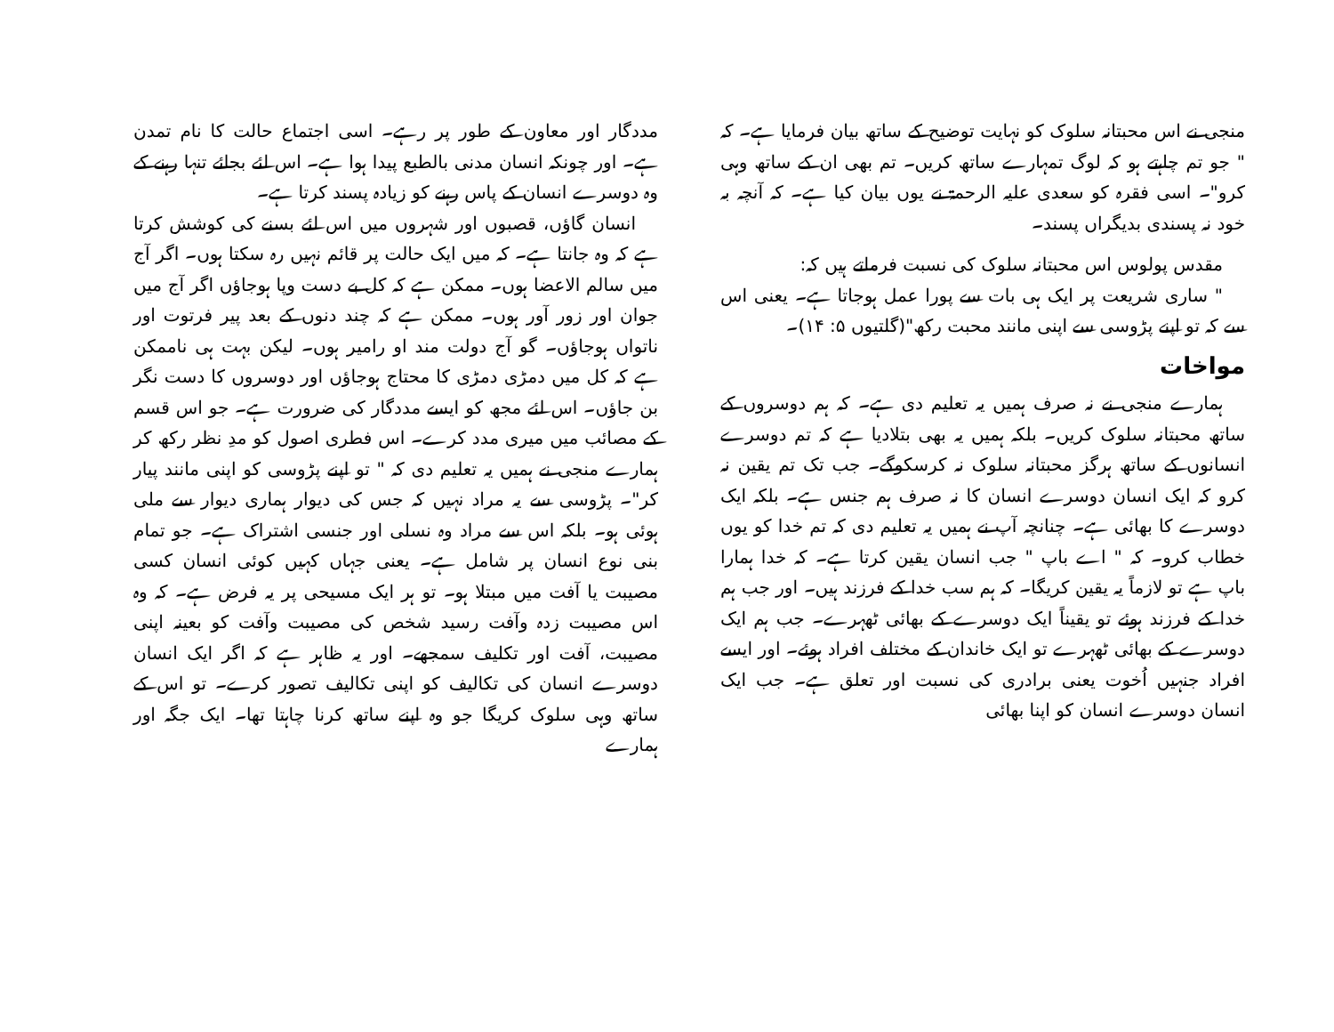مددگار اور معاون کے طور پر رہے۔ اسی اجتماع حالت کا نام تمدن ہے۔ اور چونکہ انسان مدنی بالطبع پیدا ہوا ہے۔ اس لئے بجائے تنہا رہنے کے وہ دوسرے انسان کے پاس رہنے کو زیادہ پسند کرتا ہے۔
انسان گاؤں، قصبوں اور شہروں میں اس لئے بسنے کی کوشش کرتا ہے کہ وہ جانتا ہے۔ کہ میں ایک حالت پر قائم نہیں رہ سکتا ہوں۔ اگر آج میں سالم الاعضا ہوں۔ ممکن ہے کہ کل بے دست وپا ہوجاؤں اگر آج میں جوان اور زور آور ہوں۔ ممکن ہے کہ چند دنوں کے بعد پیر فرتوت اور ناتواں ہوجاؤں۔ گو آج دولت مند او رامیر ہوں۔ لیکن بہت ہی ناممکن ہے کہ کل میں دمڑی دمڑی کا محتاج ہوجاؤں اور دوسروں کا دست نگر بن جاؤں۔ اس لئے مجھ کو ایسے مددگار کی ضرورت ہے۔ جو اس قسم کے مصائب میں میری مدد کرے۔ اس فطری اصول کو مدِ نظر رکھ کر ہمارے منجی نے ہمیں یہ تعلیم دی کہ " تو اپنے پڑوسی کو اپنی مانند پیار کر"۔ پڑوسی سے یہ مراد نہیں کہ جس کی دیوار ہماری دیوار سے ملی ہوئی ہو۔ بلکہ اس سے مراد وہ نسلی اور جنسی اشتراک ہے۔ جو تمام بنی نوع انسان پر شامل ہے۔ یعنی جہاں کہیں کوئی انسان کسی مصیبت یا آفت میں مبتلا ہو۔ تو ہر ایک مسیحی پر یہ فرض ہے۔ کہ وہ اس مصیبت زدہ وآفت رسید شخص کی مصیبت وآفت کو بعینہ اپنی مصیبت، آفت اور تکلیف سمجھے۔ اور یہ ظاہر ہے کہ اگر ایک انسان دوسرے انسان کی تکالیف کو اپنی تکالیف تصور کرے۔ تو اس کے ساتھ وہی سلوک کریگا جو وہ اپنے ساتھ کرنا چاہتا تھا۔ ایک جگہ اور ہمارے
منجی نے اس محبتانہ سلوک کو نہایت توضیح کے ساتھ بیان فرمایا ہے۔ کہ " جو تم چاہتے ہو کہ لوگ تمہارے ساتھ کریں۔ تم بھی ان کے ساتھ وہی کرو"۔ اسی فقرہ کو سعدی علیہ الرحمۃ نے یوں بیان کیا ہے۔ کہ آنچہ بہ خود نہ پسندی بدیگراں پسند۔
مقدس پولوس اس محبتانہ سلوک کی نسبت فرماتے ہیں کہ:
" ساری شریعت پر ایک ہی بات سے پورا عمل ہوجاتا ہے۔ یعنی اس سے کہ تو اپنے پڑوسی سے اپنی مانند محبت رکھ"(گلتیوں ۵: ۱۴)۔
مواخات
ہمارے منجی نے نہ صرف ہمیں یہ تعلیم دی ہے۔ کہ ہم دوسروں کے ساتھ محبتانہ سلوک کریں۔ بلکہ ہمیں یہ بھی بتلادیا ہے کہ تم دوسرے انسانوں کے ساتھ ہرگز محبتانہ سلوک نہ کرسکوگے۔ جب تک تم یقین نہ کرو کہ ایک انسان دوسرے انسان کا نہ صرف ہم جنس ہے۔ بلکہ ایک دوسرے کا بھائی ہے۔ چنانچہ آپ نے ہمیں یہ تعلیم دی کہ تم خدا کو یوں خطاب کرو۔ کہ " اے باپ " جب انسان یقین کرتا ہے۔ کہ خدا ہمارا باپ ہے تو لازماً یہ یقین کریگا۔ کہ ہم سب خدا کے فرزند ہیں۔ اور جب ہم خدا کے فرزند ہوئے تو یقیناً ایک دوسرے کے بھائی ٹھہرے۔ جب ہم ایک دوسرے کے بھائی ٹھہرے تو ایک خاندان کے مختلف افراد ہوئے۔ اور ایسے افراد جنہیں اُخوت یعنی برادری کی نسبت اور تعلق ہے۔ جب ایک انسان دوسرے انسان کو اپنا بھائی